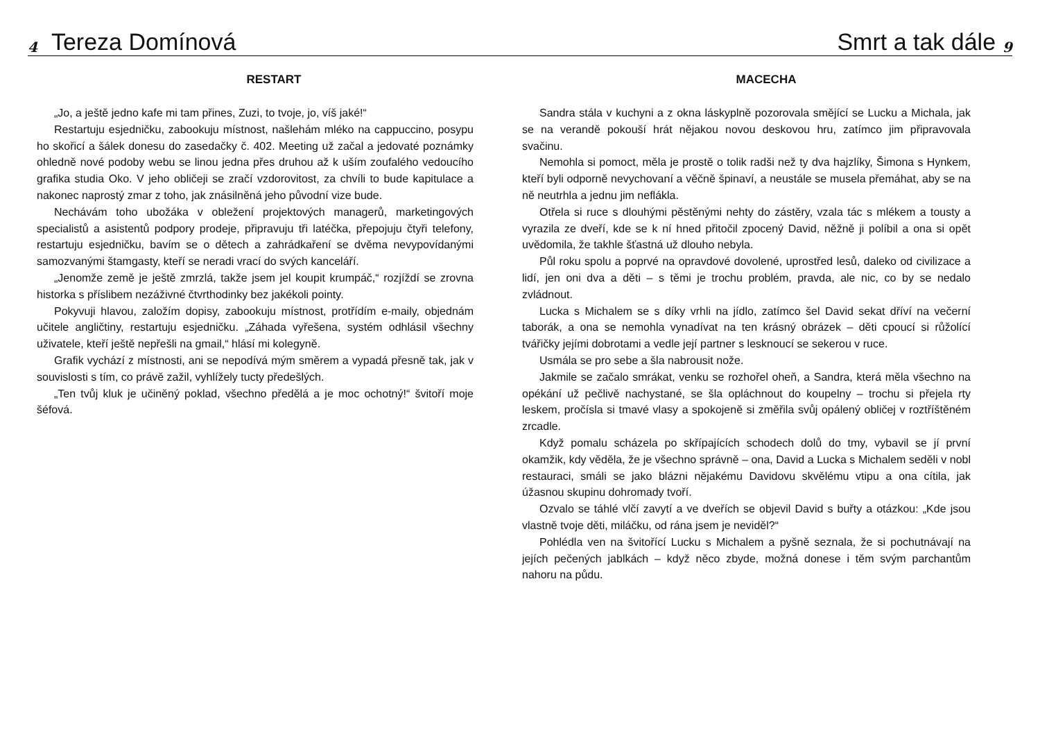4 Tereza Domínová
RESTART
„Jo, a ještě jedno kafe mi tam přines, Zuzi, to tvoje, jo, víš jaké!“
Restartuju esjedničku, zabookuju místnost, našlehám mléko na cappuccino, posypu ho skořicí a šálek donesu do zasedačky č. 402. Meeting už začal a jedovaté poznámky ohledně nové podoby webu se linou jedna přes druhou až k uším zoufalého vedoucího grafika studia Oko. V jeho obličeji se zračí vzdorovitost, za chvíli to bude kapitulace a nakonec naprostý zmar z toho, jak znásilněná jeho původní vize bude.
Nechávám toho ubožáka v obležení projektových managerů, marketingových specialistů a asistentů podpory prodeje, připravuju tři latéčka, přepojuju čtyři telefony, restartuju esjedničku, bavím se o dětech a zahrádkaření se dvěma nevypovídanými samozvanými štamgasty, kteří se neradi vrací do svých kanceláří.
„Jenomže země je ještě zmrzlá, takže jsem jel koupit krumpáč,“ rozjíždí se zrovna historka s příslibem nezáživné čtvrthodinky bez jakékoli pointy.
Pokyvuji hlavou, založím dopisy, zabookuju místnost, protřídím e-maily, objednám učitele angličtiny, restartuju esjedničku. „Záhada vyřešena, systém odhlásil všechny uživatele, kteří ještě nepřešli na gmail,“ hlásí mi kolegyně.
Grafik vychází z místnosti, ani se nepodívá mým směrem a vypadá přesně tak, jak v souvislosti s tím, co právě zažil, vyhlížely tucty předešlých.
„Ten tvůj kluk je učiněný poklad, všechno předělá a je moc ochotný!“ švitoří moje šéfová.
Smrt a tak dále 9
MACECHA
Sandra stála v kuchyni a z okna láskyplně pozorovala smějící se Lucku a Michala, jak se na verandě pokouší hrát nějakou novou deskovou hru, zatímco jim připravovala svačinu.
Nemohla si pomoct, měla je prostě o tolik radši než ty dva hajzlíky, Šimona s Hynkem, kteří byli odporně nevychovaní a věčně špinaví, a neustále se musela přemáhat, aby se na ně neutrhla a jednu jim neflákla.
Otřela si ruce s dlouhými pěstěnými nehty do zástěry, vzala tác s mlékem a tousty a vyrazila ze dveří, kde se k ní hned přitočil zpocený David, něžně ji políbil a ona si opět uvědomila, že takhle šťastná už dlouho nebyla.
Půl roku spolu a poprvé na opravdové dovolené, uprostřed lesů, daleko od civilizace a lidí, jen oni dva a děti – s těmi je trochu problém, pravda, ale nic, co by se nedalo zvládnout.
Lucka s Michalem se s díky vrhli na jídlo, zatímco šel David sekat dříví na večerní taborák, a ona se nemohla vynadívat na ten krásný obrázek – děti cpoucí si růžolící tvářičky jejími dobrotami a vedle její partner s lesknoucí se sekerou v ruce.
Usmála se pro sebe a šla nabrousit nože.
Jakmile se začalo smrákat, venku se rozhořel oheň, a Sandra, která měla všechno na opékání už pečlivě nachystané, se šla opláchnout do koupelny – trochu si přejela rty leskem, pročísla si tmavé vlasy a spokojeně si změřila svůj opálený obličej v roztříštěném zrcadle.
Když pomalu scházela po skřípajících schodech dolů do tmy, vybavil se jí první okamžik, kdy věděla, že je všechno správně – ona, David a Lucka s Michalem seděli v nobl restauraci, smáli se jako blázni nějakému Davidovu skvělému vtipu a ona cítila, jak úžasnou skupinu dohromady tvoří.
Ozvalo se táhlé vlčí zavytí a ve dveřích se objevil David s buřty a otázkou: „Kde jsou vlastně tvoje děti, miláčku, od rána jsem je neviděl?“
Pohlédla ven na švitořící Lucku s Michalem a pyšně seznala, že si pochutnávají na jejích pečených jablkách – když něco zbyde, možná donese i těm svým parchantům nahoru na půdu.